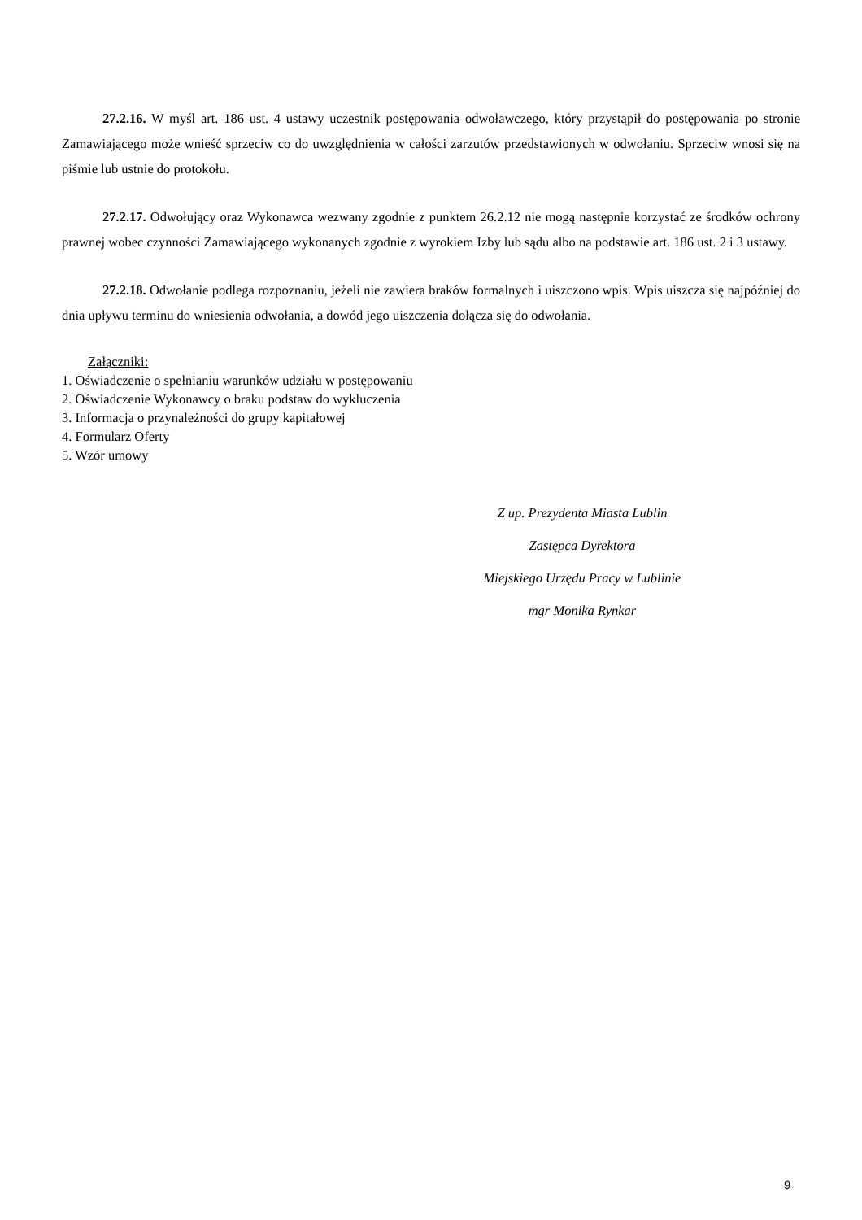27.2.16. W myśl art. 186 ust. 4 ustawy uczestnik postępowania odwoławczego, który przystąpił do postępowania po stronie Zamawiającego może wnieść sprzeciw co do uwzględnienia w całości zarzutów przedstawionych w odwołaniu. Sprzeciw wnosi się na piśmie lub ustnie do protokołu.
27.2.17. Odwołujący oraz Wykonawca wezwany zgodnie z punktem 26.2.12 nie mogą następnie korzystać ze środków ochrony prawnej wobec czynności Zamawiającego wykonanych zgodnie z wyrokiem Izby lub sądu albo na podstawie art. 186 ust. 2 i 3 ustawy.
27.2.18. Odwołanie podlega rozpoznaniu, jeżeli nie zawiera braków formalnych i uiszczono wpis. Wpis uiszcza się najpóźniej do dnia upływu terminu do wniesienia odwołania, a dowód jego uiszczenia dołącza się do odwołania.
Załączniki:
1. Oświadczenie o spełnianiu warunków udziału w postępowaniu
2. Oświadczenie Wykonawcy o braku podstaw do wykluczenia
3. Informacja o przynależności do grupy kapitałowej
4. Formularz Oferty
5. Wzór umowy
Z up. Prezydenta Miasta Lublin
Zastępca Dyrektora
Miejskiego Urzędu Pracy w Lublinie
mgr Monika Rynkar
9